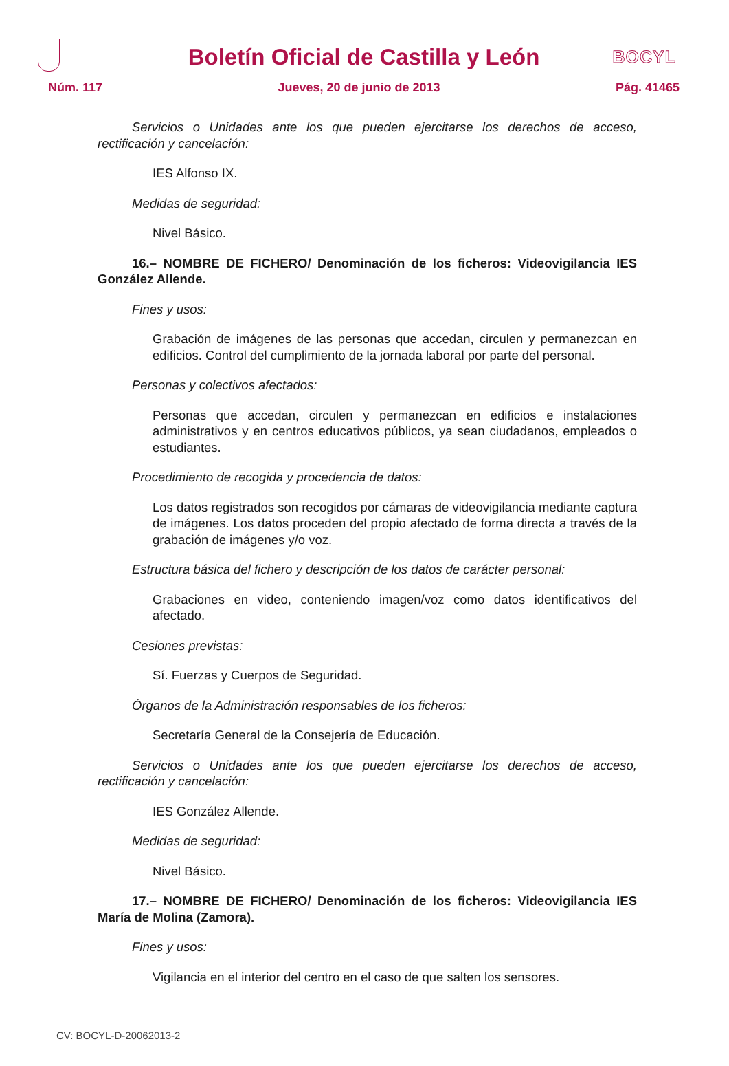Boletín Oficial de Castilla y León
BOCYL
Núm. 117 Jueves, 20 de junio de 2013 Pág. 41465
Servicios o Unidades ante los que pueden ejercitarse los derechos de acceso, rectificación y cancelación:
IES Alfonso IX.
Medidas de seguridad:
Nivel Básico.
16.– NOMBRE DE FICHERO/ Denominación de los ficheros: Videovigilancia IES González Allende.
Fines y usos:
Grabación de imágenes de las personas que accedan, circulen y permanezcan en edificios. Control del cumplimiento de la jornada laboral por parte del personal.
Personas y colectivos afectados:
Personas que accedan, circulen y permanezcan en edificios e instalaciones administrativos y en centros educativos públicos, ya sean ciudadanos, empleados o estudiantes.
Procedimiento de recogida y procedencia de datos:
Los datos registrados son recogidos por cámaras de videovigilancia mediante captura de imágenes. Los datos proceden del propio afectado de forma directa a través de la grabación de imágenes y/o voz.
Estructura básica del fichero y descripción de los datos de carácter personal:
Grabaciones en video, conteniendo imagen/voz como datos identificativos del afectado.
Cesiones previstas:
Sí. Fuerzas y Cuerpos de Seguridad.
Órganos de la Administración responsables de los ficheros:
Secretaría General de la Consejería de Educación.
Servicios o Unidades ante los que pueden ejercitarse los derechos de acceso, rectificación y cancelación:
IES González Allende.
Medidas de seguridad:
Nivel Básico.
17.– NOMBRE DE FICHERO/ Denominación de los ficheros: Videovigilancia IES María de Molina (Zamora).
Fines y usos:
Vigilancia en el interior del centro en el caso de que salten los sensores.
CV: BOCYL-D-20062013-2